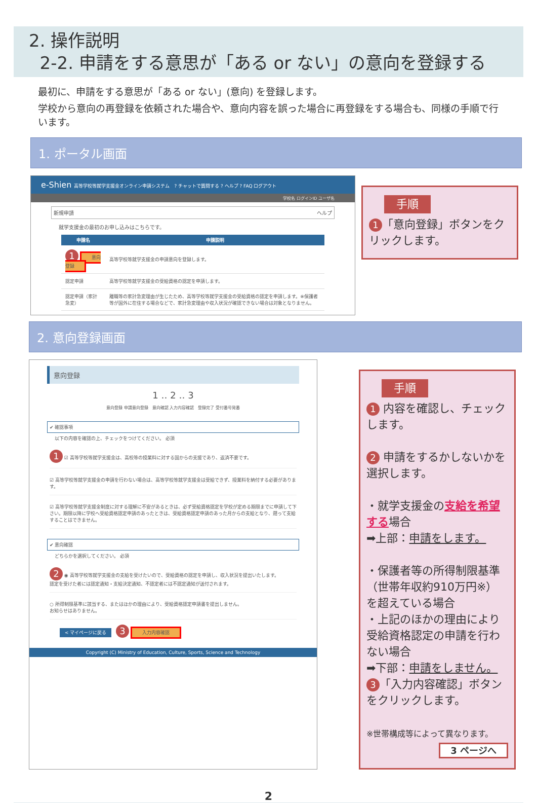2. 操作説明
2-2. 申請をする意思が「ある or ない」の意向を登録する
最初に、申請をする意思が「ある or ない」(意向) を登録します。
学校から意向の再登録を依頼された場合や、意向内容を誤った場合に再登録をする場合も、同様の手順で行います。
1. ポータル画面
e-Shien 高等学校等就学支援金オンライン申請システム　? チャットで質問する ? ヘルプ ? FAQ ログアウト
学校名 ログインID ユーザ名
新規申請 ヘルプ
就学支援金の最初のお申し込みはこちらです。
| 申請名 | 申請説明 |
| --- | --- |
| 1 意向登録 | 高等学校等就学支援金の申請意向を登録します。 |
| 認定申請 | 高等学校等就学支援金の受給資格の認定を申請します。 |
| 認定申請（家計急変） | 離職等の家計急変理由が生じたため、高等学校等就学支援金の受給資格の認定を申請します。※保護者等が国外に在住する場合などで、家計急変理由や収入状況が確認できない場合は対象となりません。 |
手順
1 「意向登録」ボタンをクリックします。
2. 意向登録画面
意向登録
1 ‥ 2 ‥ 3
意向登録 申請意向登録　意向確認 入力内容確認　登録完了 受付番号発番
✔ 確認事項
以下の内容を確認の上、チェックをつけてください。 必須
1 ☑ 高等学校等就学支援金は、高校等の授業料に対する国からの支援であり、返済不要です。
☑ 高等学校等就学支援金の申請を行わない場合は、高等学校等就学支援金は受給できず、授業料を納付する必要があります。
☑ 高等学校等就学支援金制度に対する理解に不安があるときは、必ず受給資格認定を学校が定める期限までに申請して下さい。期限以降に学校へ受給資格認定申請のあったときは、受給資格認定申請のあった月からの支給となり、遡って支給することはできません。
✔ 意向確認
どちらかを選択してください。 必須
2 ◉ 高等学校等就学支援金の支給を受けたいので、受給資格の認定を申請し、収入状況を提出いたします。
認定を受けた者には認定通知・支給決定通知、不認定者には不認定通知が送付されます。
○ 所得制限基準に該当する、またはほかの理由により、受給資格認定申請書を提出しません。
お知らせはありません。
< マイページに戻る 3 入力内容確認
Copyright (C) Ministry of Education, Culture, Sports, Science and Technology
手順
1 内容を確認し、チェックします。
2 申請をするかしないかを選択します。
・就学支援金の支給を希望する場合
➡上部：申請をします。
・保護者等の所得制限基準（世帯年収約910万円※）を超えている場合
・上記のほかの理由により受給資格認定の申請を行わない場合
➡下部：申請をしません。
3 「入力内容確認」ボタンをクリックします。
※世帯構成等によって異なります。
3 ページへ
2